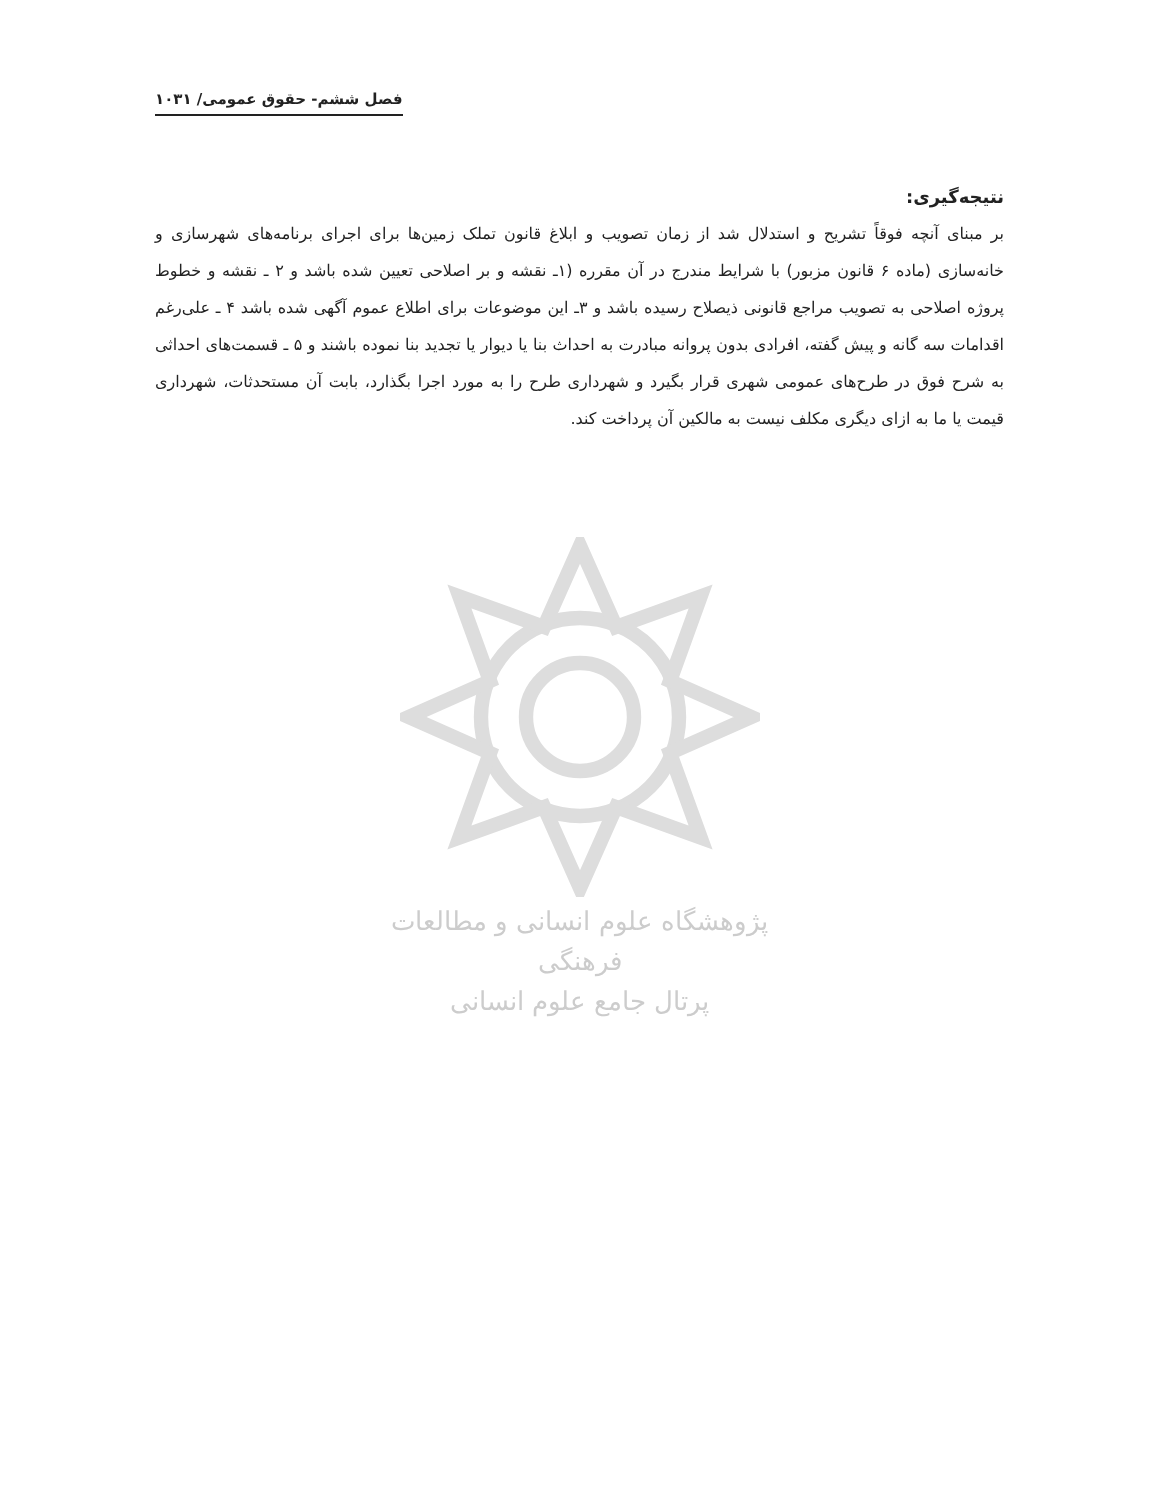فصل ششم- حقوق عمومی/ ١٠٣١
نتیجه‌گیری:
بر مبنای آنچه فوقاً تشریح و استدلال شد از زمان تصویب و ابلاغ قانون تملک زمین‌ها برای اجرای برنامه‌های شهرسازی و خانه‌سازی (ماده ۶ قانون مزبور) با شرایط مندرج در آن مقرره (۱ـ نقشه و بر اصلاحی تعیین شده باشد و ۲ ـ نقشه و خطوط پروژه اصلاحی به تصویب مراجع قانونی ذیصلاح رسیده باشد و ۳ـ این موضوعات برای اطلاع عموم آگهی شده باشد ۴ ـ علی‌رغم اقدامات سه گانه و پیش گفته، افرادی بدون پروانه مبادرت به احداث بنا یا دیوار یا تجدید بنا نموده باشند و ۵ ـ قسمت‌های احداثی به شرح فوق در طرح‌های عمومی شهری قرار بگیرد و شهرداری طرح را به مورد اجرا بگذارد، بابت آن مستحدثات، شهرداری قیمت یا ما به ازای دیگری مکلف نیست به مالکین آن پرداخت کند.
پژوهشگاه علوم انسانی و مطالعات فرهنگی
پرتال جامع علوم انسانی